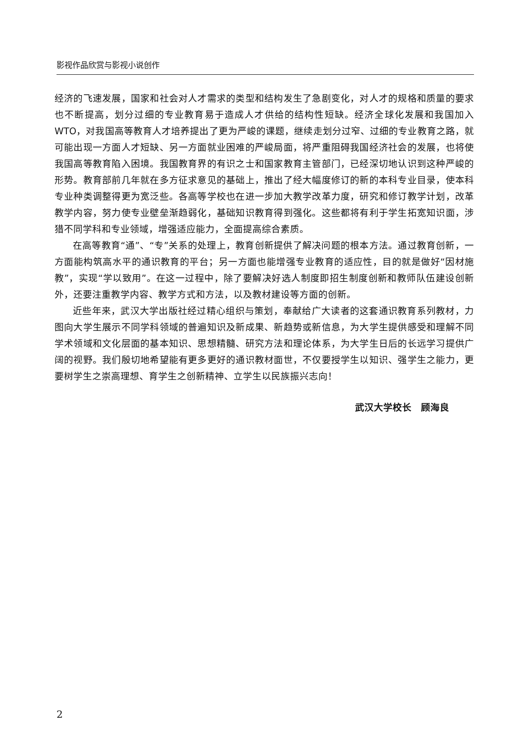影视作品欣赏与影视小说创作
经济的飞速发展，国家和社会对人才需求的类型和结构发生了急剧变化，对人才的规格和质量的要求也不断提高，划分过细的专业教育易于造成人才供给的结构性短缺。经济全球化发展和我国加入WTO，对我国高等教育人才培养提出了更为严峻的课题，继续走划分过窄、过细的专业教育之路，就可能出现一方面人才短缺、另一方面就业困难的严峻局面，将严重阻碍我国经济社会的发展，也将使我国高等教育陷入困境。我国教育界的有识之士和国家教育主管部门，已经深切地认识到这种严峻的形势。教育部前几年就在多方征求意见的基础上，推出了经大幅度修订的新的本科专业目录，使本科专业种类调整得更为宽泛些。各高等学校也在进一步加大教学改革力度，研究和修订教学计划，改革教学内容，努力使专业壁垒渐趋弱化，基础知识教育得到强化。这些都将有利于学生拓宽知识面，涉猎不同学科和专业领域，增强适应能力，全面提高综合素质。
在高等教育“通”、“专”关系的处理上，教育创新提供了解决问题的根本方法。通过教育创新，一方面能构筑高水平的通识教育的平台；另一方面也能增强专业教育的适应性，目的就是做好“因材施教”，实现“学以致用”。在这一过程中，除了要解决好选人制度即招生制度创新和教师队伍建设创新外，还要注重教学内容、教学方式和方法，以及教材建设等方面的创新。
近些年来，武汉大学出版社经过精心组织与策划，奉献给广大读者的这套通识教育系列教材，力图向大学生展示不同学科领域的普遍知识及新成果、新趋势或新信息，为大学生提供感受和理解不同学术领域和文化层面的基本知识、思想精髓、研究方法和理论体系，为大学生日后的长远学习提供广阔的视野。我们殷切地希望能有更多更好的通识教材面世，不仅要授学生以知识、强学生之能力，更要树学生之崇高理想、育学生之创新精神、立学生以民族振兴志向！
武汉大学校长 顾海良
2